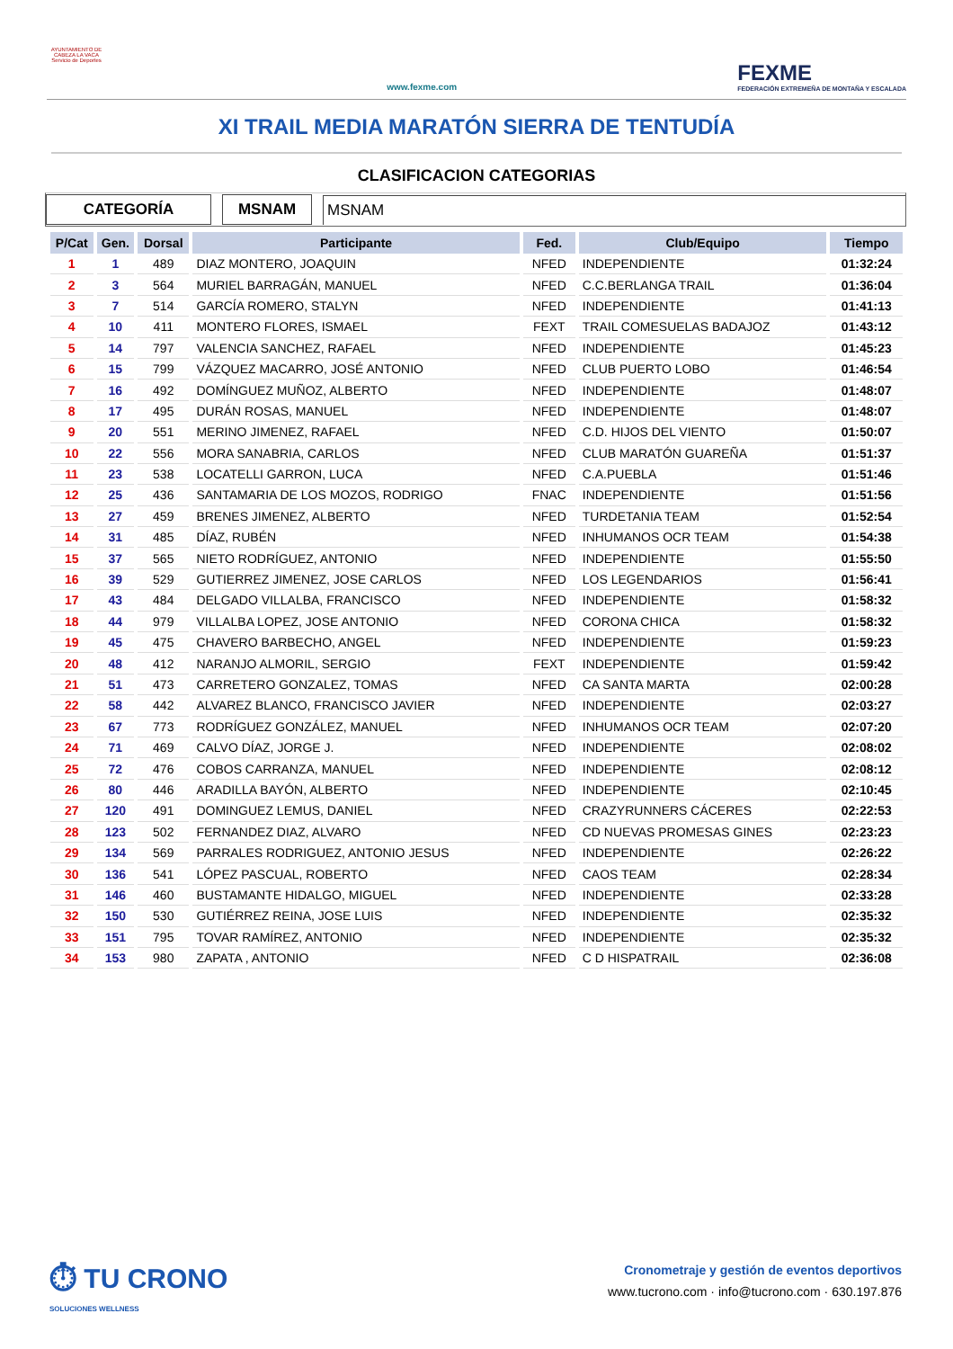AYUNTAMIENTO DE CABEZA LA VACA Servicio de Deportes
www.fexme.com
FEXME
FEDERACIÓN EXTREMEÑA DE MONTAÑA Y ESCALADA
XI TRAIL MEDIA MARATÓN SIERRA DE TENTUDÍA
CLASIFICACION CATEGORIAS
CATEGORÍA MSNAM MSNAM
| P/Cat | Gen. | Dorsal | Participante | Fed. | Club/Equipo | Tiempo |
| --- | --- | --- | --- | --- | --- | --- |
| 1 | 1 | 489 | DIAZ MONTERO, JOAQUIN | NFED | INDEPENDIENTE | 01:32:24 |
| 2 | 3 | 564 | MURIEL BARRAGÁN, MANUEL | NFED | C.C.BERLANGA TRAIL | 01:36:04 |
| 3 | 7 | 514 | GARCÍA ROMERO, STALYN | NFED | INDEPENDIENTE | 01:41:13 |
| 4 | 10 | 411 | MONTERO FLORES, ISMAEL | FEXT | TRAIL COMESUELAS BADAJOZ | 01:43:12 |
| 5 | 14 | 797 | VALENCIA SANCHEZ, RAFAEL | NFED | INDEPENDIENTE | 01:45:23 |
| 6 | 15 | 799 | VÁZQUEZ MACARRO, JOSÉ ANTONIO | NFED | CLUB PUERTO LOBO | 01:46:54 |
| 7 | 16 | 492 | DOMÍNGUEZ MUÑOZ, ALBERTO | NFED | INDEPENDIENTE | 01:48:07 |
| 8 | 17 | 495 | DURÁN ROSAS, MANUEL | NFED | INDEPENDIENTE | 01:48:07 |
| 9 | 20 | 551 | MERINO JIMENEZ, RAFAEL | NFED | C.D. HIJOS DEL VIENTO | 01:50:07 |
| 10 | 22 | 556 | MORA SANABRIA, CARLOS | NFED | CLUB MARATÓN GUAREÑA | 01:51:37 |
| 11 | 23 | 538 | LOCATELLI GARRON, LUCA | NFED | C.A.PUEBLA | 01:51:46 |
| 12 | 25 | 436 | SANTAMARIA DE LOS MOZOS, RODRIGO | FNAC | INDEPENDIENTE | 01:51:56 |
| 13 | 27 | 459 | BRENES JIMENEZ, ALBERTO | NFED | TURDETANIA TEAM | 01:52:54 |
| 14 | 31 | 485 | DÍAZ, RUBÉN | NFED | INHUMANOS OCR TEAM | 01:54:38 |
| 15 | 37 | 565 | NIETO RODRÍGUEZ, ANTONIO | NFED | INDEPENDIENTE | 01:55:50 |
| 16 | 39 | 529 | GUTIERREZ JIMENEZ, JOSE CARLOS | NFED | LOS LEGENDARIOS | 01:56:41 |
| 17 | 43 | 484 | DELGADO VILLALBA, FRANCISCO | NFED | INDEPENDIENTE | 01:58:32 |
| 18 | 44 | 979 | VILLALBA LOPEZ, JOSE ANTONIO | NFED | CORONA CHICA | 01:58:32 |
| 19 | 45 | 475 | CHAVERO BARBECHO, ANGEL | NFED | INDEPENDIENTE | 01:59:23 |
| 20 | 48 | 412 | NARANJO ALMORIL, SERGIO | FEXT | INDEPENDIENTE | 01:59:42 |
| 21 | 51 | 473 | CARRETERO GONZALEZ, TOMAS | NFED | CA SANTA MARTA | 02:00:28 |
| 22 | 58 | 442 | ALVAREZ BLANCO, FRANCISCO JAVIER | NFED | INDEPENDIENTE | 02:03:27 |
| 23 | 67 | 773 | RODRÍGUEZ GONZÁLEZ, MANUEL | NFED | INHUMANOS OCR TEAM | 02:07:20 |
| 24 | 71 | 469 | CALVO DÍAZ, JORGE J. | NFED | INDEPENDIENTE | 02:08:02 |
| 25 | 72 | 476 | COBOS CARRANZA, MANUEL | NFED | INDEPENDIENTE | 02:08:12 |
| 26 | 80 | 446 | ARADILLA BAYÓN, ALBERTO | NFED | INDEPENDIENTE | 02:10:45 |
| 27 | 120 | 491 | DOMINGUEZ LEMUS, DANIEL | NFED | CRAZYRUNNERS CÁCERES | 02:22:53 |
| 28 | 123 | 502 | FERNANDEZ DIAZ, ALVARO | NFED | CD NUEVAS PROMESAS GINES | 02:23:23 |
| 29 | 134 | 569 | PARRALES RODRIGUEZ, ANTONIO JESUS | NFED | INDEPENDIENTE | 02:26:22 |
| 30 | 136 | 541 | LÓPEZ PASCUAL, ROBERTO | NFED | CAOS TEAM | 02:28:34 |
| 31 | 146 | 460 | BUSTAMANTE HIDALGO, MIGUEL | NFED | INDEPENDIENTE | 02:33:28 |
| 32 | 150 | 530 | GUTIÉRREZ REINA, JOSE LUIS | NFED | INDEPENDIENTE | 02:35:32 |
| 33 | 151 | 795 | TOVAR RAMÍREZ, ANTONIO | NFED | INDEPENDIENTE | 02:35:32 |
| 34 | 153 | 980 | ZAPATA , ANTONIO | NFED | C D HISPATRAIL | 02:36:08 |
⏱ TU CRONO
SOLUCIONES WELLNESS
Cronometraje y gestión de eventos deportivos
www.tucrono.com · info@tucrono.com · 630.197.876